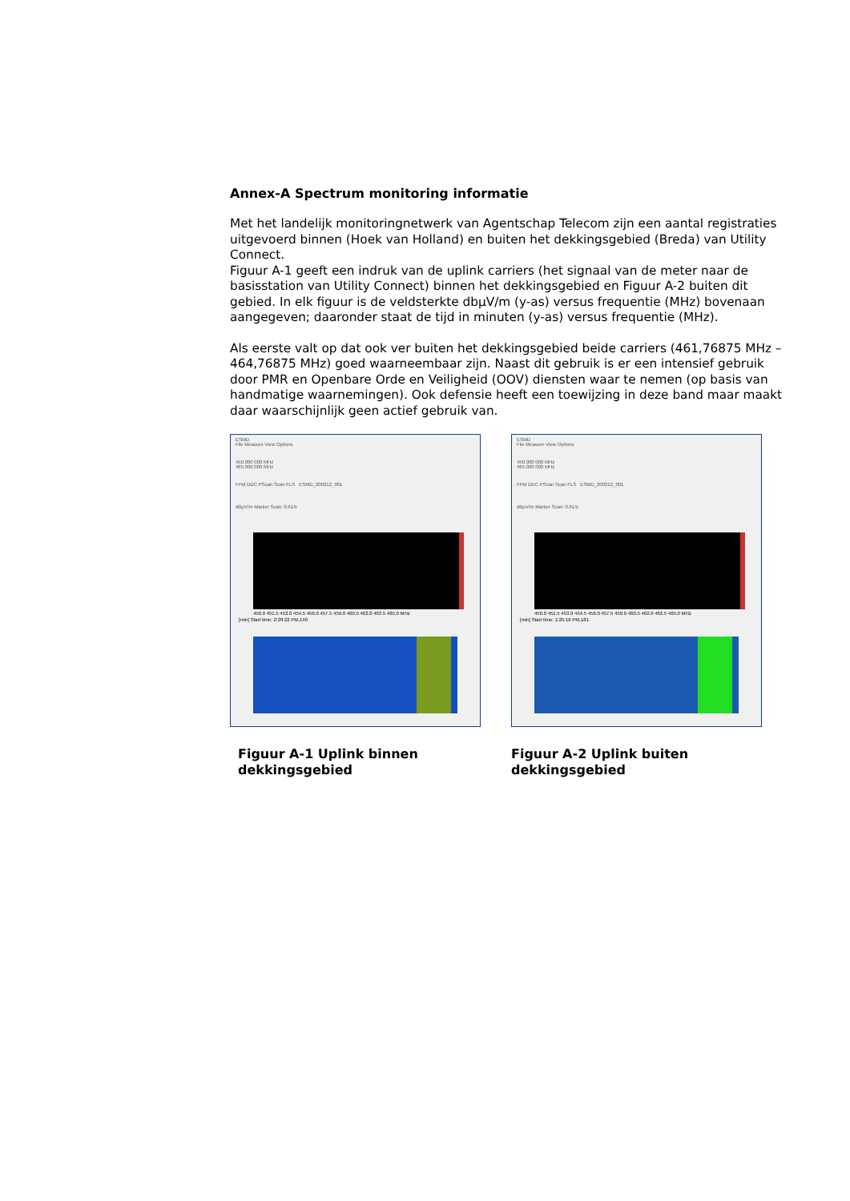Annex-A Spectrum monitoring informatie
Met het landelijk monitoringnetwerk van Agentschap Telecom zijn een aantal registraties uitgevoerd binnen (Hoek van Holland) en buiten het dekkingsgebied (Breda) van Utility Connect.
Figuur A-1 geeft een indruk van de uplink carriers (het signaal van de meter naar de basisstation van Utility Connect) binnen het dekkingsgebied en Figuur A-2 buiten dit gebied. In elk figuur is de veldsterkte dbµV/m (y-as) versus frequentie (MHz) bovenaan aangegeven; daaronder staat de tijd in minuten (y-as) versus frequentie (MHz).
Als eerste valt op dat ook ver buiten het dekkingsgebied beide carriers (461,76875 MHz – 464,76875 MHz) goed waarneembaar zijn. Naast dit gebruik is er een intensief gebruik door PMR en Openbare Orde en Veiligheid (OOV) diensten waar te nemen (op basis van handmatige waarnemingen). Ook defensie heeft een toewijzing in deze band maar maakt daar waarschijnlijk geen actief gebruik van.
ESMD
File Measure View Options
450.000 000 MHz
465.000 000 MHz
FFM DDC PScan Scan FLS ESMD_200212_001
dBµV/m Marker Scan: 0.61/s
450.0 451.5 453.0 454.5 456.0 457.5 459.0 460.5 462.0 463.5 465.0 MHz
[min] Start time: 2:29:22 PM,140
Figuur A-1 Uplink binnen dekkingsgebied
ESMD
File Measure View Options
450.000 000 MHz
465.000 000 MHz
FFM DDC PScan Scan FLS ESMD_200212_001
dBµV/m Marker Scan: 0.61/s
450.0 451.5 453.0 454.5 456.0 457.5 459.0 460.5 462.0 463.5 465.0 MHz
[min] Start time: 1:25:16 PM,181
Figuur A-2 Uplink buiten dekkingsgebied